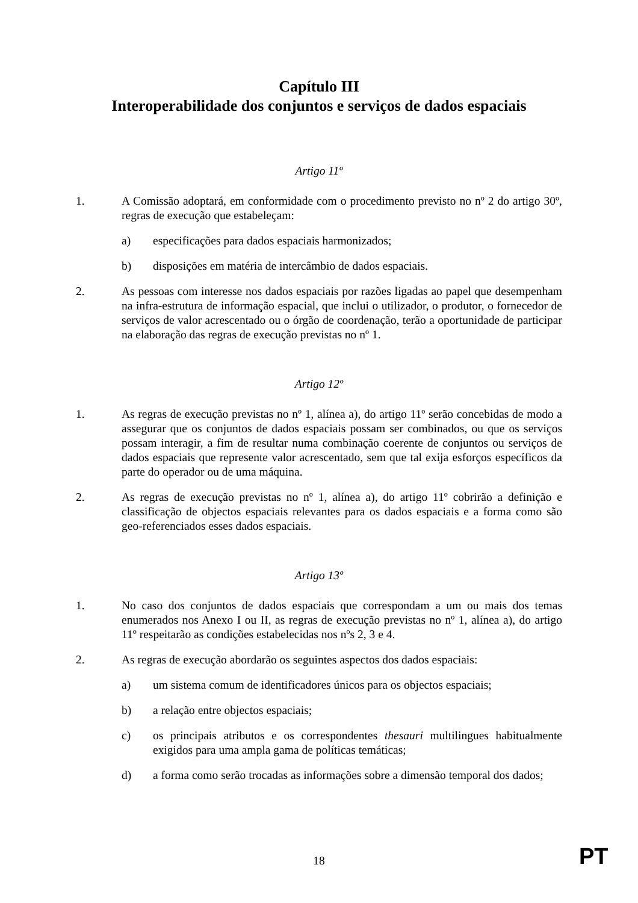Capítulo III
Interoperabilidade dos conjuntos e serviços de dados espaciais
Artigo 11º
1. A Comissão adoptará, em conformidade com o procedimento previsto no nº 2 do artigo 30º, regras de execução que estabeleçam:
a) especificações para dados espaciais harmonizados;
b) disposições em matéria de intercâmbio de dados espaciais.
2. As pessoas com interesse nos dados espaciais por razões ligadas ao papel que desempenham na infra-estrutura de informação espacial, que inclui o utilizador, o produtor, o fornecedor de serviços de valor acrescentado ou o órgão de coordenação, terão a oportunidade de participar na elaboração das regras de execução previstas no nº 1.
Artigo 12º
1. As regras de execução previstas no nº 1, alínea a), do artigo 11º serão concebidas de modo a assegurar que os conjuntos de dados espaciais possam ser combinados, ou que os serviços possam interagir, a fim de resultar numa combinação coerente de conjuntos ou serviços de dados espaciais que represente valor acrescentado, sem que tal exija esforços específicos da parte do operador ou de uma máquina.
2. As regras de execução previstas no nº 1, alínea a), do artigo 11º cobrirão a definição e classificação de objectos espaciais relevantes para os dados espaciais e a forma como são geo-referenciados esses dados espaciais.
Artigo 13º
1. No caso dos conjuntos de dados espaciais que correspondam a um ou mais dos temas enumerados nos Anexo I ou II, as regras de execução previstas no nº 1, alínea a), do artigo 11º respeitarão as condições estabelecidas nos nºs 2, 3 e 4.
2. As regras de execução abordarão os seguintes aspectos dos dados espaciais:
a) um sistema comum de identificadores únicos para os objectos espaciais;
b) a relação entre objectos espaciais;
c) os principais atributos e os correspondentes thesauri multilingues habitualmente exigidos para uma ampla gama de políticas temáticas;
d) a forma como serão trocadas as informações sobre a dimensão temporal dos dados;
18 PT